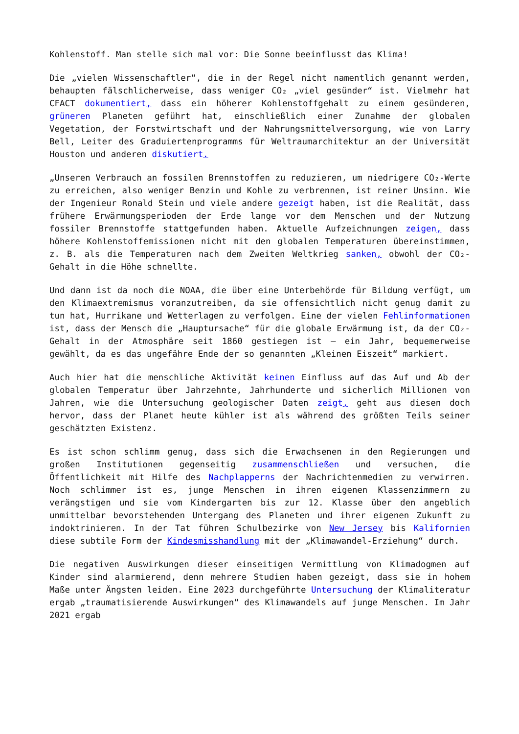Kohlenstoff. Man stelle sich mal vor: Die Sonne beeinflusst das Klima!
Die „vielen Wissenschaftler“, die in der Regel nicht namentlich genannt werden, behaupten fälschlicherweise, dass weniger CO₂ „viel gesünder“ ist. Vielmehr hat CFACT dokumentiert, dass ein höherer Kohlenstoffgehalt zu einem gesünderen, grüneren Planeten geführt hat, einschließlich einer Zunahme der globalen Vegetation, der Forstwirtschaft und der Nahrungsmittelversorgung, wie von Larry Bell, Leiter des Graduiertenprogramms für Weltraumarchitektur an der Universität Houston und anderen diskutiert.
„Unseren Verbrauch an fossilen Brennstoffen zu reduzieren, um niedrigere CO₂-Werte zu erreichen, also weniger Benzin und Kohle zu verbrennen, ist reiner Unsinn. Wie der Ingenieur Ronald Stein und viele andere gezeigt haben, ist die Realität, dass frühere Erwärmungsperioden der Erde lange vor dem Menschen und der Nutzung fossiler Brennstoffe stattgefunden haben. Aktuelle Aufzeichnungen zeigen, dass höhere Kohlenstoffemissionen nicht mit den globalen Temperaturen übereinstimmen, z. B. als die Temperaturen nach dem Zweiten Weltkrieg sanken, obwohl der CO₂-Gehalt in die Höhe schnellte.
Und dann ist da noch die NOAA, die über eine Unterbehörde für Bildung verfügt, um den Klimaextremismus voranzutreiben, da sie offensichtlich nicht genug damit zu tun hat, Hurrikane und Wetterlagen zu verfolgen. Eine der vielen Fehlinformationen ist, dass der Mensch die „Hauptursache“ für die globale Erwärmung ist, da der CO₂-Gehalt in der Atmosphäre seit 1860 gestiegen ist – ein Jahr, bequemerweise gewählt, da es das ungefähre Ende der so genannten „Kleinen Eiszeit“ markiert.
Auch hier hat die menschliche Aktivität keinen Einfluss auf das Auf und Ab der globalen Temperatur über Jahrzehnte, Jahrhunderte und sicherlich Millionen von Jahren, wie die Untersuchung geologischer Daten zeigt, geht aus diesen doch hervor, dass der Planet heute kühler ist als während des größten Teils seiner geschätzten Existenz.
Es ist schon schlimm genug, dass sich die Erwachsenen in den Regierungen und großen Institutionen gegenseitig zusammenschließen und versuchen, die Öffentlichkeit mit Hilfe des Nachplapperns der Nachrichtenmedien zu verwirren. Noch schlimmer ist es, junge Menschen in ihren eigenen Klassenzimmern zu verängstigen und sie vom Kindergarten bis zur 12. Klasse über den angeblich unmittelbar bevorstehenden Untergang des Planeten und ihrer eigenen Zukunft zu indoktrinieren. In der Tat führen Schulbezirke von New Jersey bis Kalifornien diese subtile Form der Kindesmisshandlung mit der „Klimawandel-Erziehung“ durch.
Die negativen Auswirkungen dieser einseitigen Vermittlung von Klimadogmen auf Kinder sind alarmierend, denn mehrere Studien haben gezeigt, dass sie in hohem Maße unter Ängsten leiden. Eine 2023 durchgeführte Untersuchung der Klimaliteratur ergab „traumatisierende Auswirkungen“ des Klimawandels auf junge Menschen. Im Jahr 2021 ergab